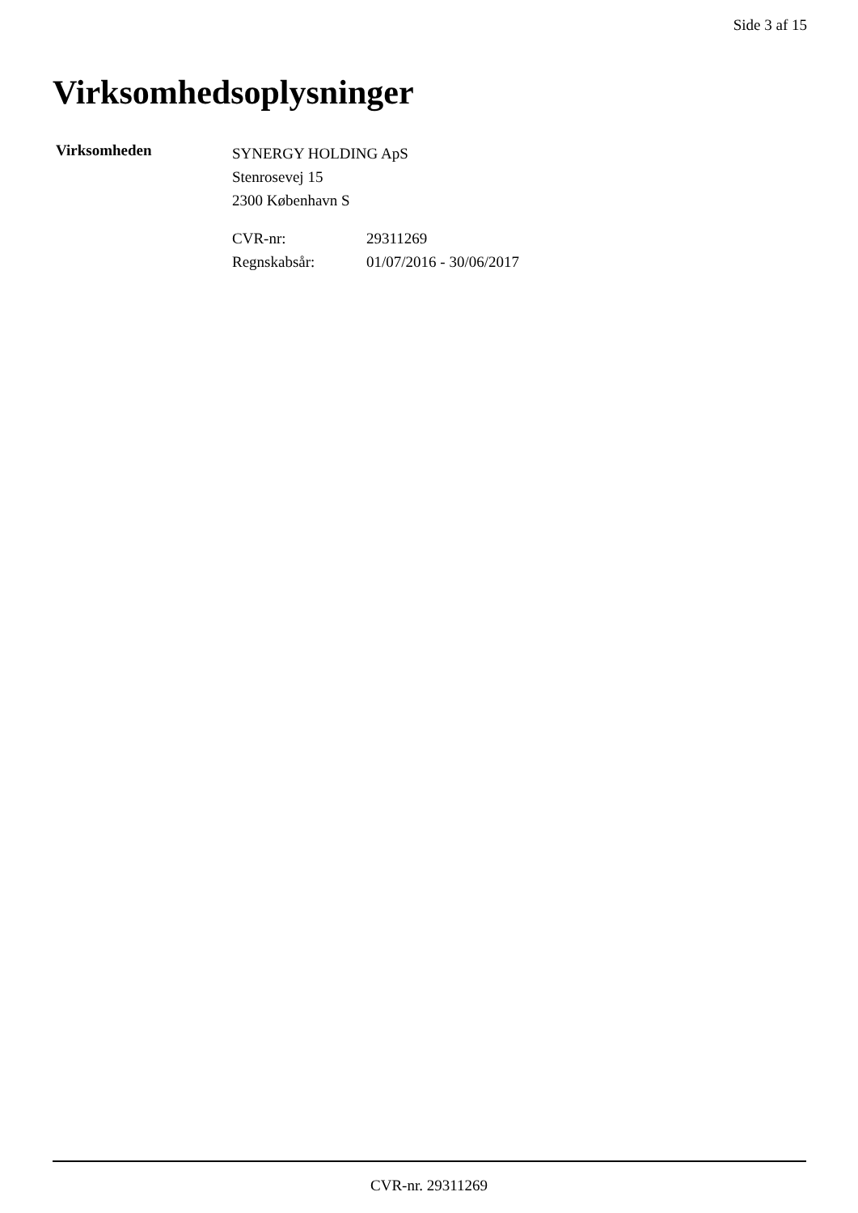Side 3 af 15
Virksomhedsoplysninger
Virksomheden
SYNERGY HOLDING ApS
Stenrosevej 15
2300 København S
| CVR-nr: | 29311269 |
| Regnskabsår: | 01/07/2016 - 30/06/2017 |
CVR-nr. 29311269